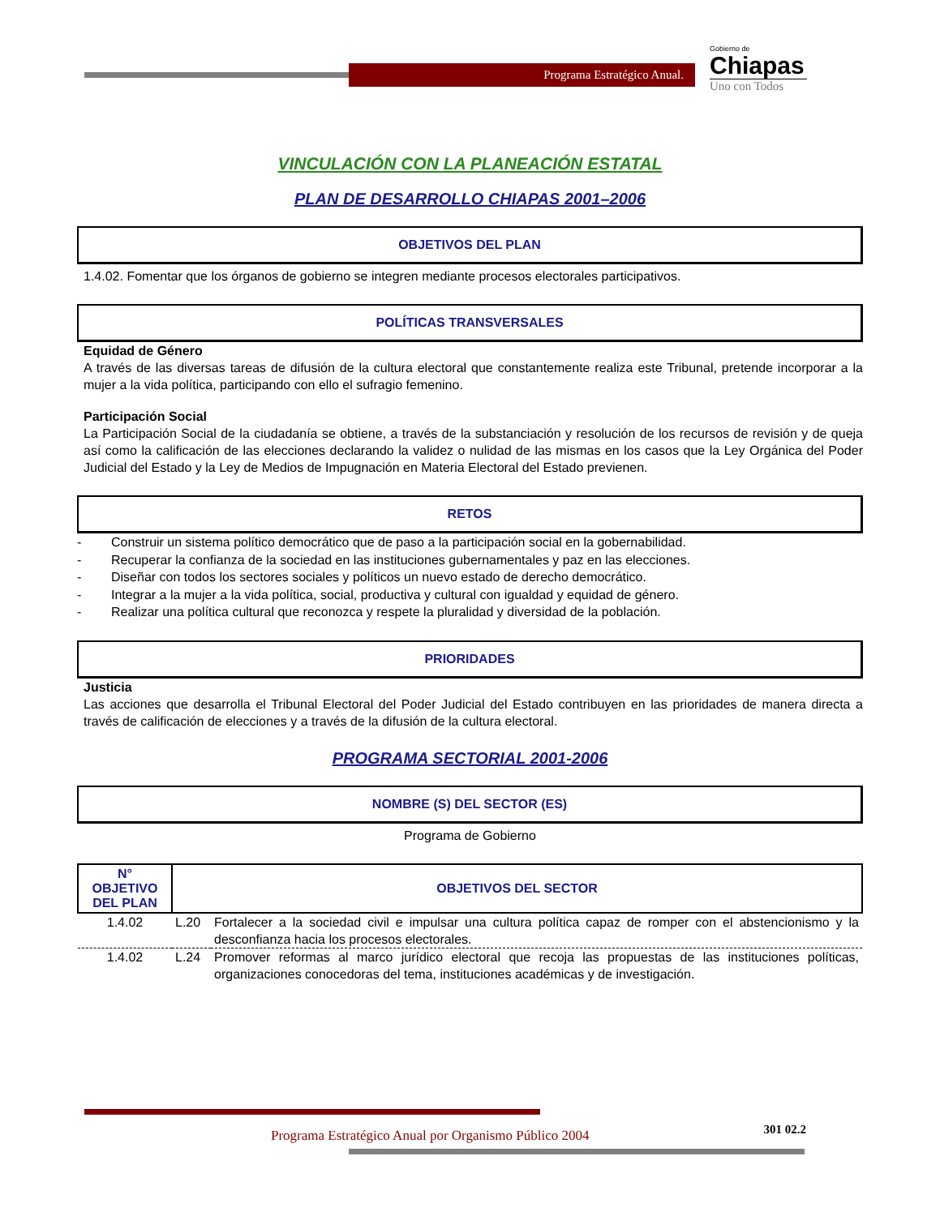Programa Estratégico Anual.
Gobierno de
Chiapas
Uno con Todos
VINCULACIÓN CON LA PLANEACIÓN ESTATAL
PLAN DE DESARROLLO CHIAPAS 2001–2006
OBJETIVOS DEL PLAN
1.4.02. Fomentar que los órganos de gobierno se integren mediante procesos electorales participativos.
POLÍTICAS TRANSVERSALES
Equidad de Género
A través de las diversas tareas de difusión de la cultura electoral que constantemente realiza este Tribunal, pretende incorporar a la mujer a la vida política, participando con ello el sufragio femenino.
Participación Social
La Participación Social de la ciudadanía se obtiene, a través de la substanciación y resolución de los recursos de revisión y de queja así como la calificación de las elecciones declarando la validez o nulidad de las mismas en los casos que la Ley Orgánica del Poder Judicial del Estado y la Ley de Medios de Impugnación en Materia Electoral del Estado previenen.
RETOS
- Construir un sistema político democrático que de paso a la participación social en la gobernabilidad.
- Recuperar la confianza de la sociedad en las instituciones gubernamentales y paz en las elecciones.
- Diseñar con todos los sectores sociales y políticos un nuevo estado de derecho democrático.
- Integrar a la mujer a la vida política, social, productiva y cultural con igualdad y equidad de género.
- Realizar una política cultural que reconozca y respete la pluralidad y diversidad de la población.
PRIORIDADES
Justicia
Las acciones que desarrolla el Tribunal Electoral del Poder Judicial del Estado contribuyen en las prioridades de manera directa a través de calificación de elecciones y a través de la difusión de la cultura electoral.
PROGRAMA SECTORIAL 2001-2006
NOMBRE (S) DEL SECTOR (ES)
Programa de Gobierno
| N° OBJETIVO DEL PLAN | OBJETIVOS DEL SECTOR | |
| --- | --- | --- |
| 1.4.02 | L.20 | Fortalecer a la sociedad civil e impulsar una cultura política capaz de romper con el abstencionismo y la desconfianza hacia los procesos electorales. |
| 1.4.02 | L.24 | Promover reformas al marco jurídico electoral que recoja las propuestas de las instituciones políticas, organizaciones conocedoras del tema, instituciones académicas y de investigación. |
Programa Estratégico Anual por Organismo Público 2004 301 02.2